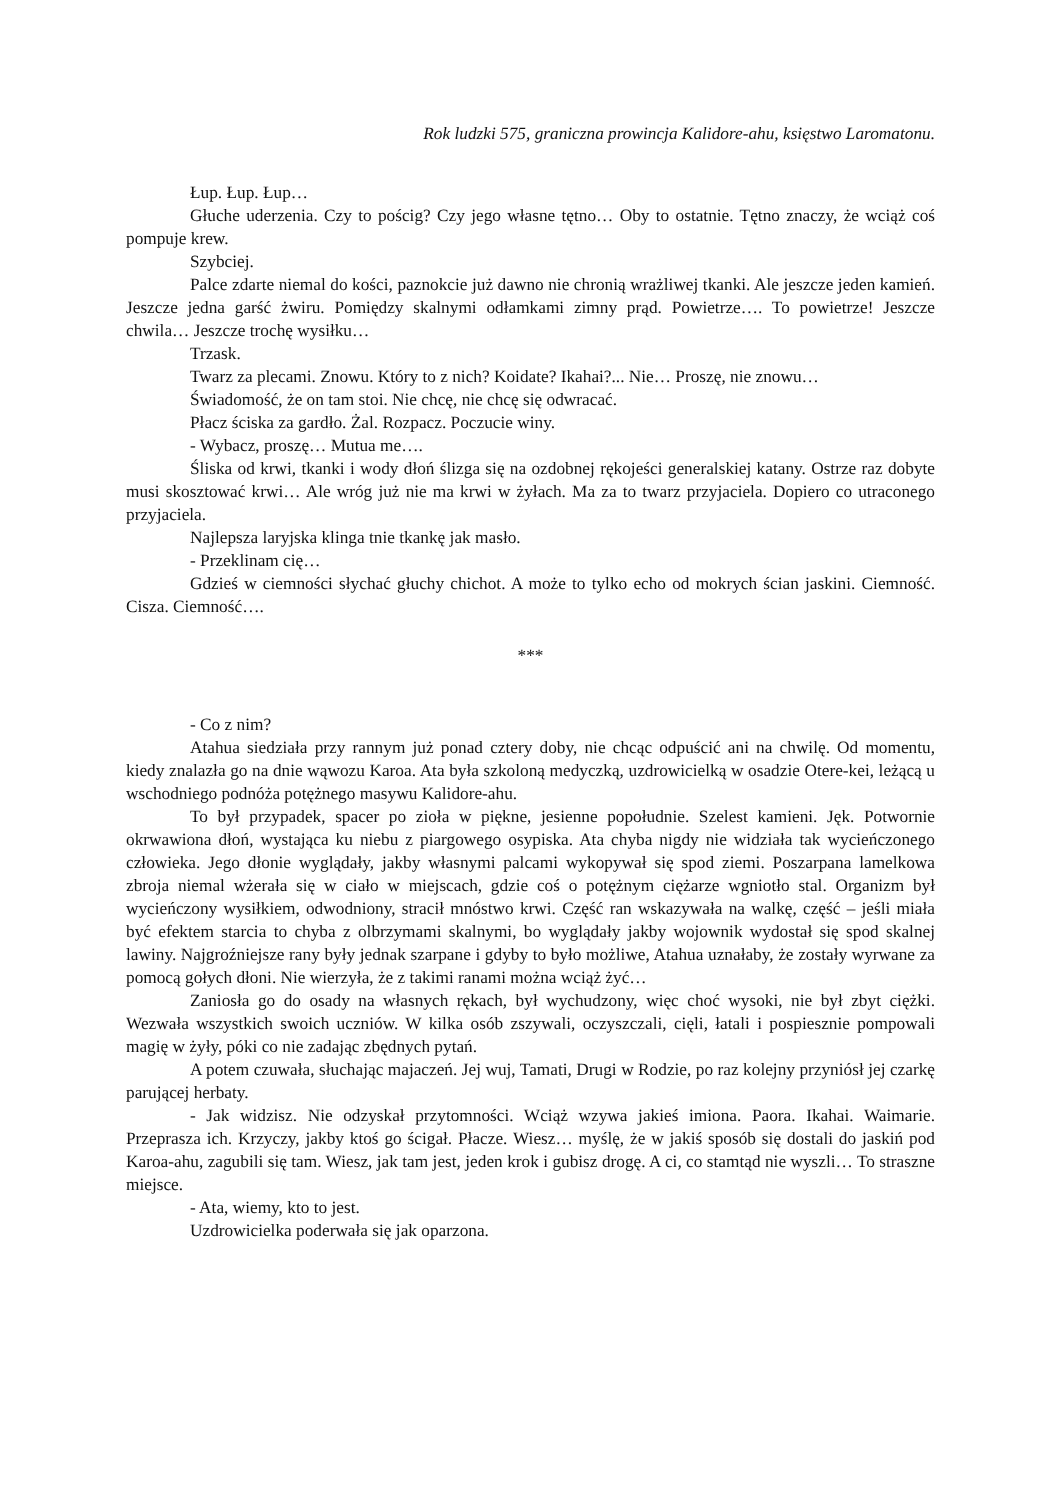Rok ludzki 575, graniczna prowincja Kalidore-ahu, księstwo Laromatonu.
Łup. Łup. Łup…
Głuche uderzenia. Czy to pościg? Czy jego własne tętno… Oby to ostatnie. Tętno znaczy, że wciąż coś pompuje krew.
Szybciej.
Palce zdarte niemal do kości, paznokcie już dawno nie chronią wrażliwej tkanki. Ale jeszcze jeden kamień. Jeszcze jedna garść żwiru. Pomiędzy skalnymi odłamkami zimny prąd. Powietrze…. To powietrze! Jeszcze chwila… Jeszcze trochę wysiłku…
Trzask.
Twarz za plecami. Znowu. Który to z nich? Koidate? Ikahai?... Nie… Proszę, nie znowu…
Świadomość, że on tam stoi. Nie chcę, nie chcę się odwracać.
Płacz ściska za gardło. Żal. Rozpacz. Poczucie winy.
- Wybacz, proszę… Mutua me….
Śliska od krwi, tkanki i wody dłoń ślizga się na ozdobnej rękojeści generalskiej katany. Ostrze raz dobyte musi skosztować krwi… Ale wróg już nie ma krwi w żyłach. Ma za to twarz przyjaciela. Dopiero co utraconego przyjaciela.
Najlepsza laryjska klinga tnie tkankę jak masło.
- Przeklinam cię…
Gdzieś w ciemności słychać głuchy chichot. A może to tylko echo od mokrych ścian jaskini. Ciemność. Cisza. Ciemność….
***
- Co z nim?
Atahua siedziała przy rannym już ponad cztery doby, nie chcąc odpuścić ani na chwilę. Od momentu, kiedy znalazła go na dnie wąwozu Karoa. Ata była szkoloną medyczką, uzdrowicielką w osadzie Otere-kei, leżącą u wschodniego podnóża potężnego masywu Kalidore-ahu.
To był przypadek, spacer po zioła w piękne, jesienne popołudnie. Szelest kamieni. Jęk. Potwornie okrwawiona dłoń, wystająca ku niebu z piargowego osypiska. Ata chyba nigdy nie widziała tak wycieńczonego człowieka. Jego dłonie wyglądały, jakby własnymi palcami wykopywał się spod ziemi. Poszarpana lamelkowa zbroja niemal wżerała się w ciało w miejscach, gdzie coś o potężnym ciężarze wgniotło stal. Organizm był wycieńczony wysiłkiem, odwodniony, stracił mnóstwo krwi. Część ran wskazywała na walkę, część – jeśli miała być efektem starcia to chyba z olbrzymami skalnymi, bo wyglądały jakby wojownik wydostał się spod skalnej lawiny. Najgroźniejsze rany były jednak szarpane i gdyby to było możliwe, Atahua uznałaby, że zostały wyrwane za pomocą gołych dłoni. Nie wierzyła, że z takimi ranami można wciąż żyć…
Zaniosła go do osady na własnych rękach, był wychudzony, więc choć wysoki, nie był zbyt ciężki. Wezwała wszystkich swoich uczniów. W kilka osób zszywali, oczyszczali, cięli, łatali i pospiesznie pompowali magię w żyły, póki co nie zadając zbędnych pytań.
A potem czuwała, słuchając majaczeń. Jej wuj, Tamati, Drugi w Rodzie, po raz kolejny przyniósł jej czarkę parującej herbaty.
- Jak widzisz. Nie odzyskał przytomności. Wciąż wzywa jakieś imiona. Paora. Ikahai. Waimarie. Przeprasza ich. Krzyczy, jakby ktoś go ścigał. Płacze. Wiesz… myślę, że w jakiś sposób się dostali do jaskiń pod Karoa-ahu, zagubili się tam. Wiesz, jak tam jest, jeden krok i gubisz drogę. A ci, co stamtąd nie wyszli… To straszne miejsce.
- Ata, wiemy, kto to jest.
Uzdrowicielka poderwała się jak oparzona.